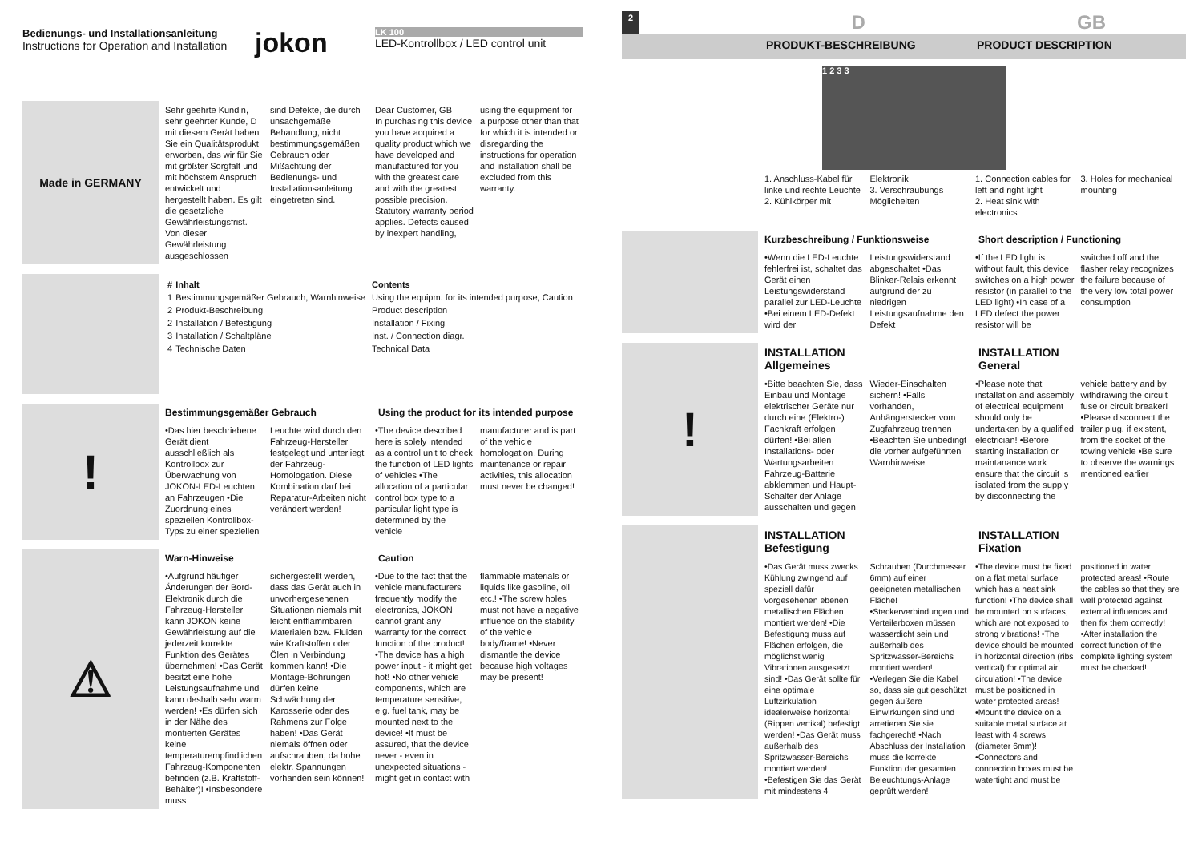Bedienungs- und Installationsanleitung
Instructions for Operation and Installation
jokon
LK 100
LED-Kontrollbox / LED control unit
Made in GERMANY
Sehr geehrte Kundin, sehr geehrter Kunde, D
mit diesem Gerät haben Sie ein Qualitätsprodukt erworben, das wir für Sie mit größter Sorgfalt und mit höchstem Anspruch entwickelt und hergestellt haben. Es gilt die gesetzliche Gewährleistungsfrist. Von dieser Gewährleistung ausgeschlossen
sind Defekte, die durch unsachgemäße Behandlung, nicht bestimmungsgemäßen Gebrauch oder Mißachtung der Bedienungs- und Installationsanleitung eingetreten sind.
Dear Customer, GB
In purchasing this device you have acquired a quality product which we have developed and manufactured for you with the greatest care and with the greatest possible precision. Statutory warranty period applies. Defects caused by inexpert handling,
using the equipment for a purpose other than that for which it is intended or disregarding the instructions for operation and installation shall be excluded from this warranty.
| # | Inhalt | Contents |
| --- | --- | --- |
| 1 | Bestimmungsgemäßer Gebrauch, Warnhinweise | Using the equipm. for its intended purpose, Caution |
| 2 | Produkt-Beschreibung | Product description |
| 2 | Installation / Befestigung | Installation / Fixing |
| 3 | Installation / Schaltpläne | Inst. / Connection diagr. |
| 4 | Technische Daten | Technical Data |
!
Bestimmungsgemäßer Gebrauch Using the product for its intended purpose
•Das hier beschriebene Gerät dient ausschließlich als Kontrollbox zur Überwachung von JOKON-LED-Leuchten an Fahrzeugen •Die Zuordnung eines speziellen Kontrollbox-Typs zu einer speziellen
Leuchte wird durch den Fahrzeug-Hersteller festgelegt und unterliegt der Fahrzeug-Homologation. Diese Kombination darf bei Reparatur-Arbeiten nicht verändert werden!
•The device described here is solely intended as a control unit to check the function of LED lights of vehicles •The allocation of a particular control box type to a particular light type is determined by the vehicle
manufacturer and is part of the vehicle homologation. During maintenance or repair activities, this allocation must never be changed!
⚠
Warn-Hinweise Caution
•Aufgrund häufiger Änderungen der Bord-Elektronik durch die Fahrzeug-Hersteller kann JOKON keine Gewährleistung auf die jederzeit korrekte Funktion des Gerätes übernehmen! •Das Gerät besitzt eine hohe Leistungsaufnahme und kann deshalb sehr warm werden! •Es dürfen sich in der Nähe des montierten Gerätes keine temperaturempfindlichen Fahrzeug-Komponenten befinden (z.B. Kraftstoff-Behälter)! •Insbesondere muss
sichergestellt werden, dass das Gerät auch in unvorhergesehenen Situationen niemals mit leicht entflammbaren Materialen bzw. Fluiden wie Kraftstoffen oder Ölen in Verbindung kommen kann! •Die Montage-Bohrungen dürfen keine Schwächung der Karosserie oder des Rahmens zur Folge haben! •Das Gerät niemals öffnen oder aufschrauben, da hohe elektr. Spannungen vorhanden sein können!
•Due to the fact that the vehicle manufacturers frequently modify the electronics, JOKON cannot grant any warranty for the correct function of the product! •The device has a high power input - it might get hot! •No other vehicle components, which are temperature sensitive, e.g. fuel tank, may be mounted next to the device! •It must be assured, that the device never - even in unexpected situations - might get in contact with
flammable materials or liquids like gasoline, oil etc.! •The screw holes must not have a negative influence on the stability of the vehicle body/frame! •Never dismantle the device because high voltages may be present!
2 D GB
PRODUKT-BESCHREIBUNG PRODUCT DESCRIPTION
1 2 3 3
1. Anschluss-Kabel für linke und rechte Leuchte
2. Kühlkörper mit
Elektronik
3. Verschraubungs Möglicheiten
1. Connection cables for left and right light
2. Heat sink with electronics
3. Holes for mechanical mounting
Kurzbeschreibung / Funktionsweise
Short description / Functioning
•Wenn die LED-Leuchte fehlerfrei ist, schaltet das Gerät einen Leistungswiderstand parallel zur LED-Leuchte •Bei einem LED-Defekt wird der
Leistungswiderstand abgeschaltet •Das Blinker-Relais erkennt aufgrund der zu niedrigen Leistungsaufnahme den Defekt
•If the LED light is without fault, this device switches on a high power resistor (in parallel to the LED light) •In case of a LED defect the power resistor will be
switched off and the flasher relay recognizes the failure because of the very low total power consumption
!
INSTALLATION
Allgemeines
INSTALLATION
General
•Bitte beachten Sie, dass Einbau und Montage elektrischer Geräte nur durch eine (Elektro-) Fachkraft erfolgen dürfen! •Bei allen Installations- oder Wartungsarbeiten Fahrzeug-Batterie abklemmen und Haupt-Schalter der Anlage ausschalten und gegen
Wieder-Einschalten sichern! •Falls vorhanden, Anhängerstecker vom Zugfahrzeug trennen •Beachten Sie unbedingt die vorher aufgeführten Warnhinweise
•Please note that installation and assembly of electrical equipment should only be undertaken by a qualified electrician! •Before starting installation or maintanance work ensure that the circuit is isolated from the supply by disconnecting the
vehicle battery and by withdrawing the circuit fuse or circuit breaker! •Please disconnect the trailer plug, if existent, from the socket of the towing vehicle •Be sure to observe the warnings mentioned earlier
INSTALLATION
Befestigung
INSTALLATION
Fixation
•Das Gerät muss zwecks Kühlung zwingend auf speziell dafür vorgesehenen ebenen metallischen Flächen montiert werden! •Die Befestigung muss auf Flächen erfolgen, die möglichst wenig Vibrationen ausgesetzt sind! •Das Gerät sollte für eine optimale Luftzirkulation idealerweise horizontal (Rippen vertikal) befestigt werden! •Das Gerät muss außerhalb des Spritzwasser-Bereichs montiert werden! •Befestigen Sie das Gerät mit mindestens 4
Schrauben (Durchmesser 6mm) auf einer geeigneten metallischen Fläche! •Steckerverbindungen und Verteilerboxen müssen wasserdicht sein und außerhalb des Spritzwasser-Bereichs montiert werden! •Verlegen Sie die Kabel so, dass sie gut geschützt gegen äußere Einwirkungen sind und arretieren Sie sie fachgerecht! •Nach Abschluss der Installation muss die korrekte Funktion der gesamten Beleuchtungs-Anlage geprüft werden!
•The device must be fixed on a flat metal surface which has a heat sink function! •The device shall be mounted on surfaces, which are not exposed to strong vibrations! •The device should be mounted in horizontal direction (ribs vertical) for optimal air circulation! •The device must be positioned in water protected areas! •Mount the device on a suitable metal surface at least with 4 screws (diameter 6mm)! •Connectors and connection boxes must be watertight and must be
positioned in water protected areas! •Route the cables so that they are well protected against external influences and then fix them correctly! •After installation the correct function of the complete lighting system must be checked!